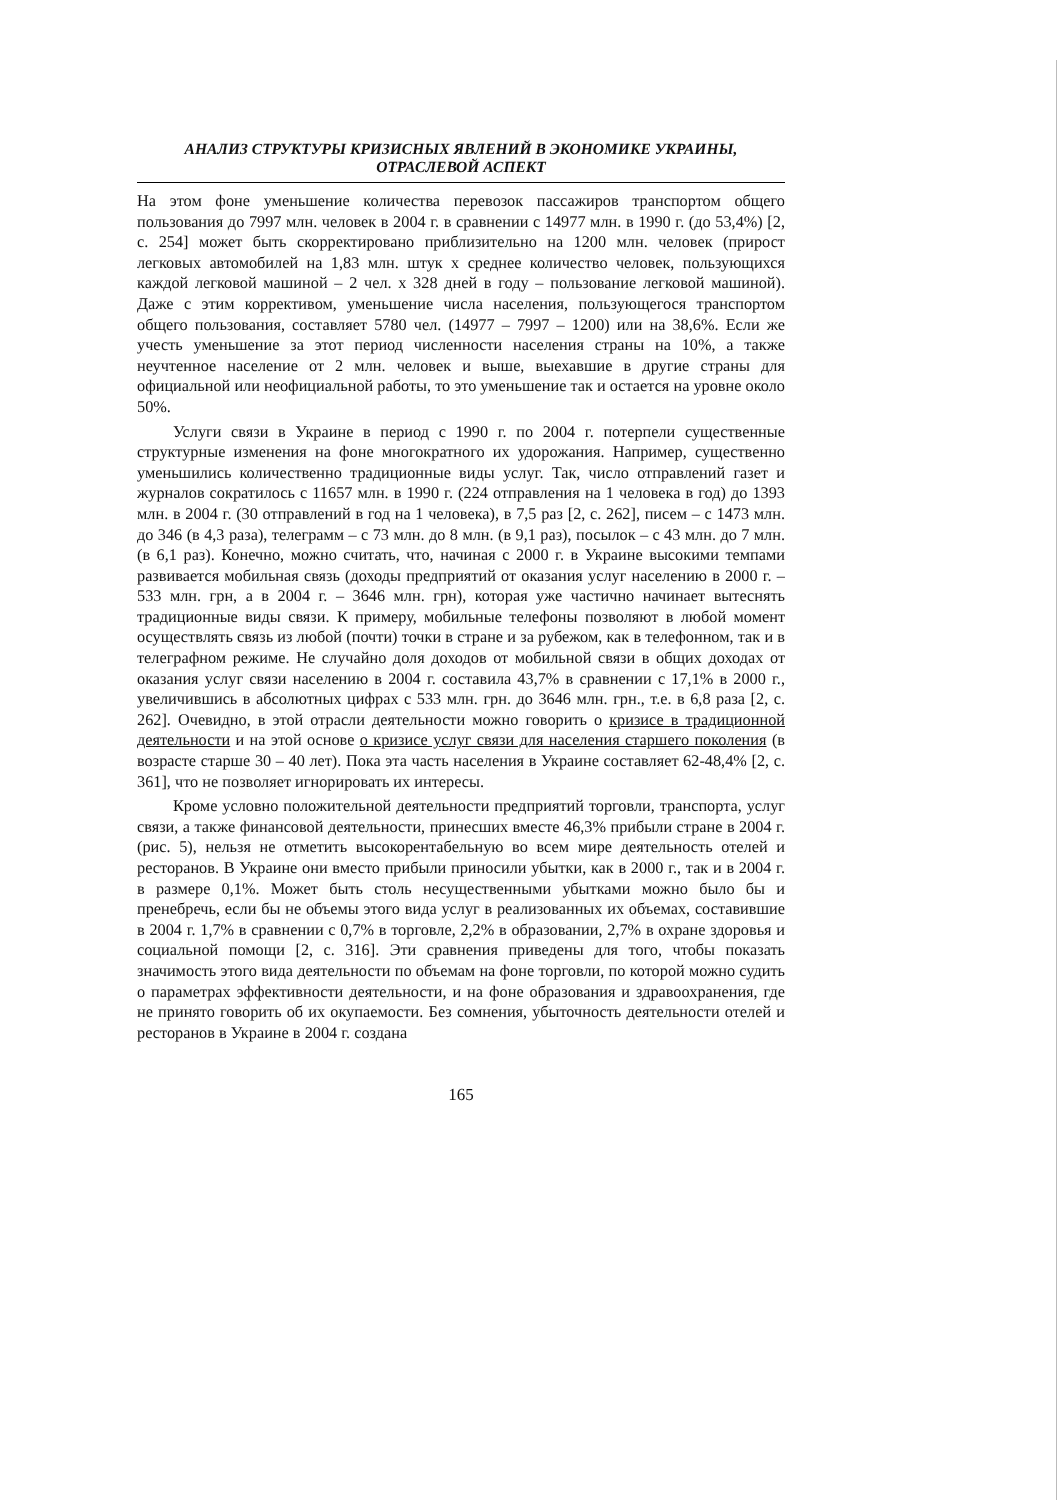АНАЛИЗ СТРУКТУРЫ КРИЗИСНЫХ ЯВЛЕНИЙ В ЭКОНОМИКЕ УКРАИНЫ,
ОТРАСЛЕВОЙ АСПЕКТ
На этом фоне уменьшение количества перевозок пассажиров транспортом общего пользования до 7997 млн. человек в 2004 г. в сравнении с 14977 млн. в 1990 г. (до 53,4%) [2, с. 254] может быть скорректировано приблизительно на 1200 млн. человек (прирост легковых автомобилей на 1,83 млн. штук х среднее количество человек, пользующихся каждой легковой машиной – 2 чел. х 328 дней в году – пользование легковой машиной). Даже с этим коррективом, уменьшение числа населения, пользующегося транспортом общего пользования, составляет 5780 чел. (14977 – 7997 – 1200) или на 38,6%. Если же учесть уменьшение за этот период численности населения страны на 10%, а также неучтенное население от 2 млн. человек и выше, выехавшие в другие страны для официальной или неофициальной работы, то это уменьшение так и остается на уровне около 50%.
Услуги связи в Украине в период с 1990 г. по 2004 г. потерпели существенные структурные изменения на фоне многократного их удорожания. Например, существенно уменьшились количественно традиционные виды услуг. Так, число отправлений газет и журналов сократилось с 11657 млн. в 1990 г. (224 отправления на 1 человека в год) до 1393 млн. в 2004 г. (30 отправлений в год на 1 человека), в 7,5 раз [2, с. 262], писем – с 1473 млн. до 346 (в 4,3 раза), телеграмм – с 73 млн. до 8 млн. (в 9,1 раз), посылок – с 43 млн. до 7 млн. (в 6,1 раз). Конечно, можно считать, что, начиная с 2000 г. в Украине высокими темпами развивается мобильная связь (доходы предприятий от оказания услуг населению в 2000 г. – 533 млн. грн, а в 2004 г. – 3646 млн. грн), которая уже частично начинает вытеснять традиционные виды связи. К примеру, мобильные телефоны позволяют в любой момент осуществлять связь из любой (почти) точки в стране и за рубежом, как в телефонном, так и в телеграфном режиме. Не случайно доля доходов от мобильной связи в общих доходах от оказания услуг связи населению в 2004 г. составила 43,7% в сравнении с 17,1% в 2000 г., увеличившись в абсолютных цифрах с 533 млн. грн. до 3646 млн. грн., т.е. в 6,8 раза [2, с. 262]. Очевидно, в этой отрасли деятельности можно говорить о кризисе в традиционной деятельности и на этой основе о кризисе услуг связи для населения старшего поколения (в возрасте старше 30 – 40 лет). Пока эта часть населения в Украине составляет 62-48,4% [2, с. 361], что не позволяет игнорировать их интересы.
Кроме условно положительной деятельности предприятий торговли, транспорта, услуг связи, а также финансовой деятельности, принесших вместе 46,3% прибыли стране в 2004 г. (рис. 5), нельзя не отметить высокорентабельную во всем мире деятельность отелей и ресторанов. В Украине они вместо прибыли приносили убытки, как в 2000 г., так и в 2004 г. в размере 0,1%. Может быть столь несущественными убытками можно было бы и пренебречь, если бы не объемы этого вида услуг в реализованных их объемах, составившие в 2004 г. 1,7% в сравнении с 0,7% в торговле, 2,2% в образовании, 2,7% в охране здоровья и социальной помощи [2, с. 316]. Эти сравнения приведены для того, чтобы показать значимость этого вида деятельности по объемам на фоне торговли, по которой можно судить о параметрах эффективности деятельности, и на фоне образования и здравоохранения, где не принято говорить об их окупаемости. Без сомнения, убыточность деятельности отелей и ресторанов в Украине в 2004 г. создана
165